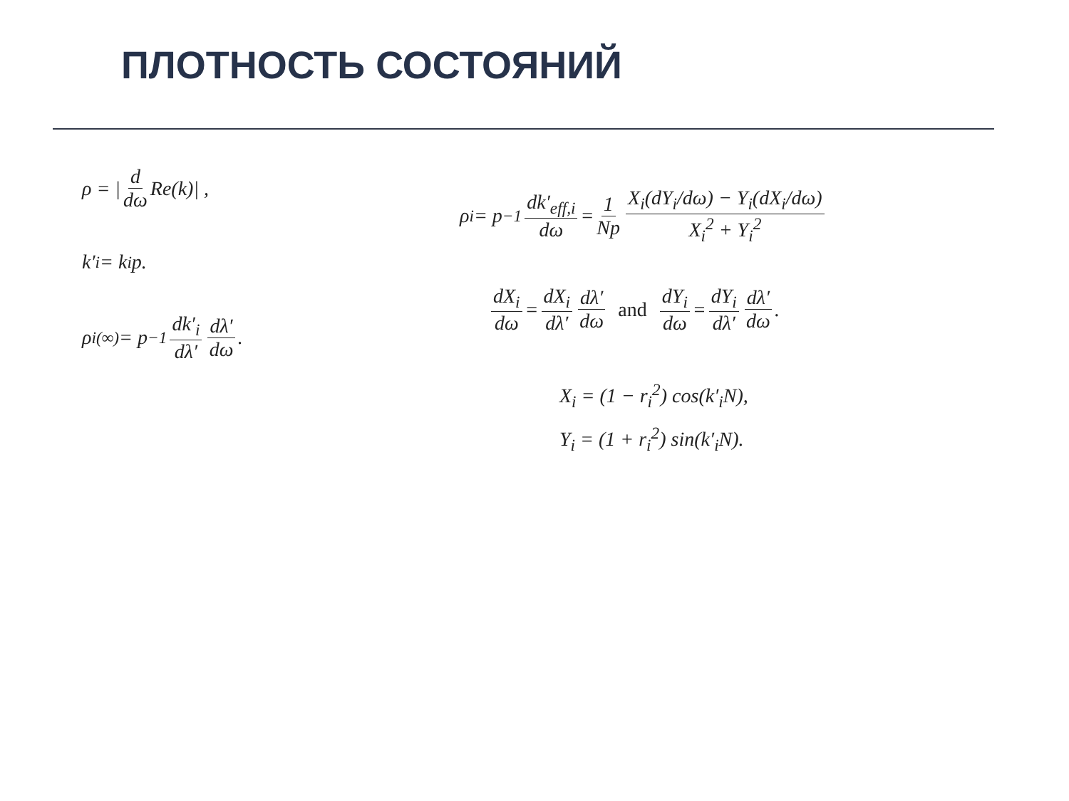ПЛОТНОСТЬ СОСТОЯНИЙ
ρ = | d dω Re(k)| ,
k′<sub>i</sub> = k<sub>i</sub>p.
ρ<sub>i</sub><sup>(∞)</sup> = p<sup>−1</sup> dk′<sub>i</sub> dλ′ dλ′ dω .
ρ<sub>i</sub> = p<sup>−1</sup> dk′<sub>eff,i</sub> dω = 1 Np X<sub>i</sub>(dY<sub>i</sub>/dω) − Y<sub>i</sub>(dX<sub>i</sub>/dω) X<sub>i</sub><sup>2</sup> + Y<sub>i</sub><sup>2</sup>
dX<sub>i</sub> dω = dX<sub>i</sub> dλ′ dλ′ dω and dY<sub>i</sub> dω = dY<sub>i</sub> dλ′ dλ′ dω .
X<sub>i</sub> = (1 − r<sub>i</sub><sup>2</sup>) cos(k′<sub>i</sub>N),
Y<sub>i</sub> = (1 + r<sub>i</sub><sup>2</sup>) sin(k′<sub>i</sub>N).